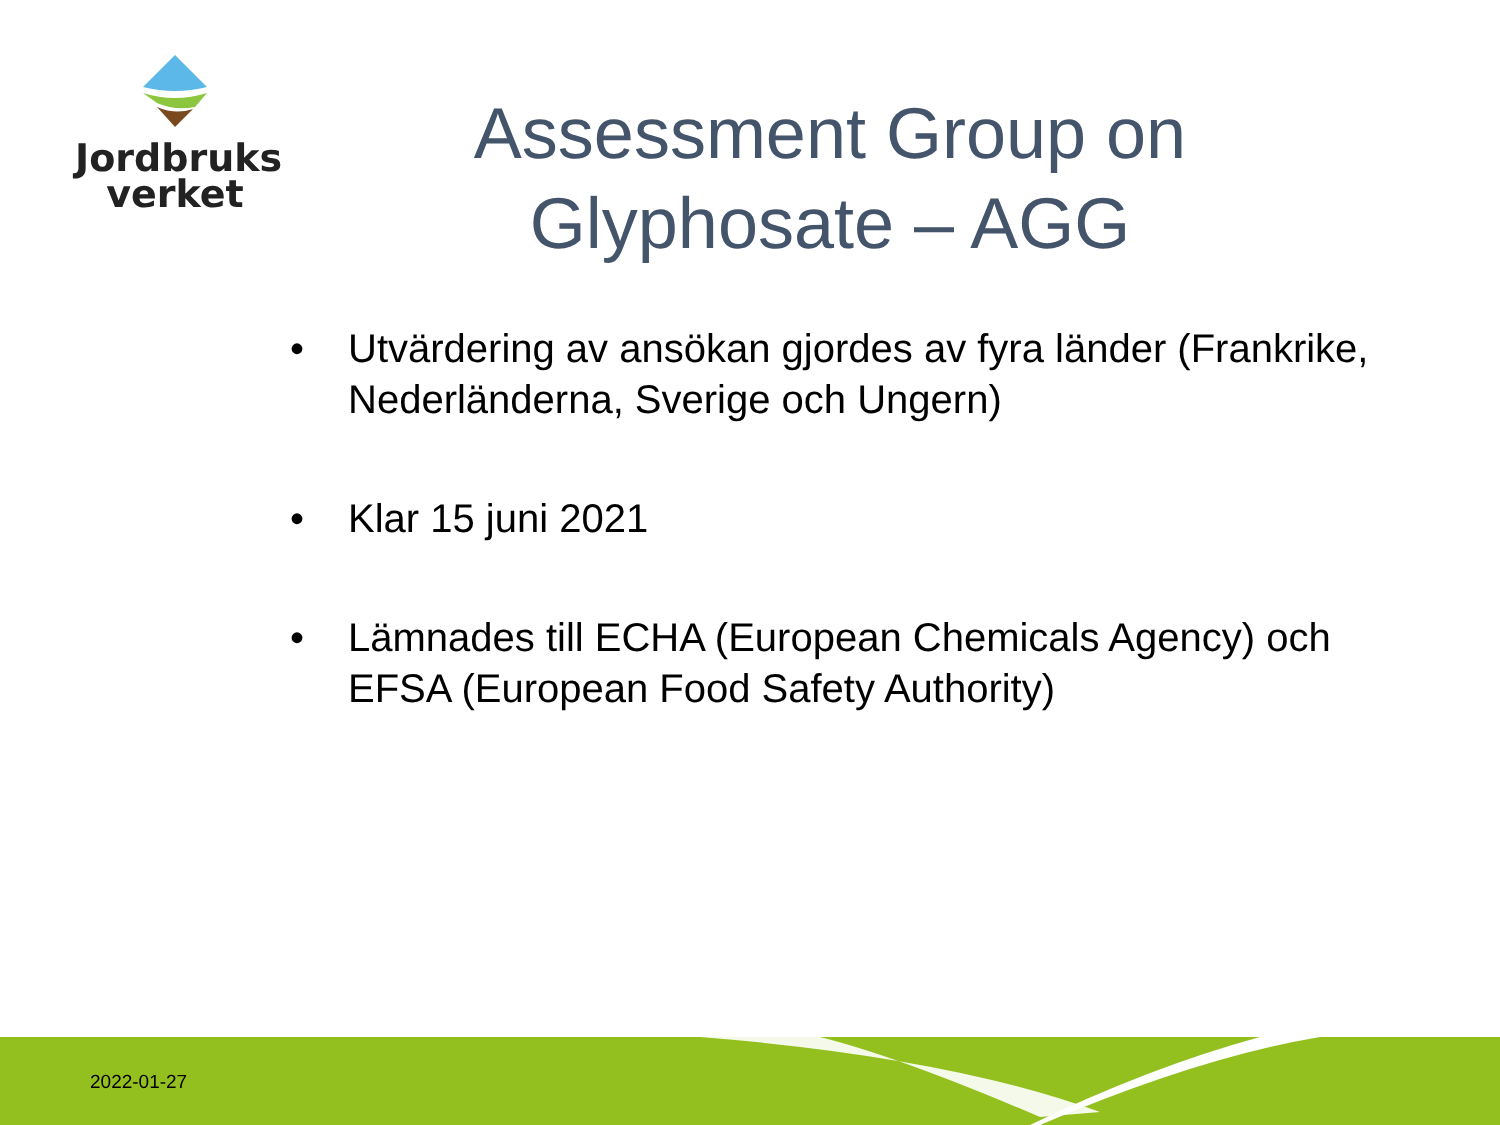Jordbruks
verket
Assessment Group on Glyphosate – AGG
• Utvärdering av ansökan gjordes av fyra länder (Frankrike, Nederländerna, Sverige och Ungern)
• Klar 15 juni 2021
• Lämnades till ECHA (European Chemicals Agency) och EFSA (European Food Safety Authority)
2022-01-27